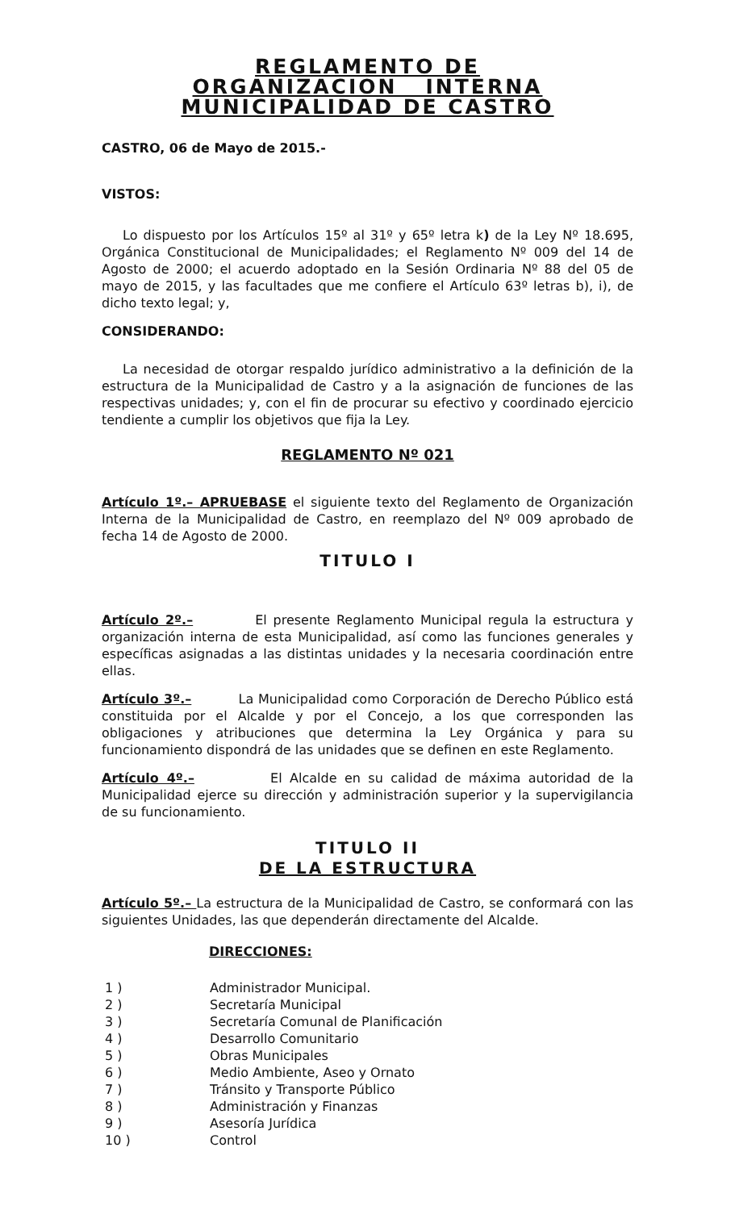REGLAMENTO DE
ORGANIZACION INTERNA
MUNICIPALIDAD DE CASTRO
CASTRO, 06 de Mayo de 2015.-
VISTOS:
Lo dispuesto por los Artículos 15º al 31º y 65º letra k) de la Ley Nº 18.695, Orgánica Constitucional de Municipalidades; el Reglamento Nº 009 del 14 de Agosto de 2000; el acuerdo adoptado en la Sesión Ordinaria Nº 88 del 05 de mayo de 2015, y las facultades que me confiere el Artículo 63º letras b), i), de dicho texto legal; y,
CONSIDERANDO:
La necesidad de otorgar respaldo jurídico administrativo a la definición de la estructura de la Municipalidad de Castro y a la asignación de funciones de las respectivas unidades; y, con el fin de procurar su efectivo y coordinado ejercicio tendiente a cumplir los objetivos que fija la Ley.
REGLAMENTO Nº 021
Artículo 1º.– APRUEBASE el siguiente texto del Reglamento de Organización Interna de la Municipalidad de Castro, en reemplazo del Nº 009 aprobado de fecha 14 de Agosto de 2000.
TITULO I
Artículo 2º.– El presente Reglamento Municipal regula la estructura y organización interna de esta Municipalidad, así como las funciones generales y específicas asignadas a las distintas unidades y la necesaria coordinación entre ellas.
Artículo 3º.– La Municipalidad como Corporación de Derecho Público está constituida por el Alcalde y por el Concejo, a los que corresponden las obligaciones y atribuciones que determina la Ley Orgánica y para su funcionamiento dispondrá de las unidades que se definen en este Reglamento.
Artículo 4º.– El Alcalde en su calidad de máxima autoridad de la Municipalidad ejerce su dirección y administración superior y la supervigilancia de su funcionamiento.
TITULO II
DE LA ESTRUCTURA
Artículo 5º.– La estructura de la Municipalidad de Castro, se conformará con las siguientes Unidades, las que dependerán directamente del Alcalde.
DIRECCIONES:
1 ) Administrador Municipal.
2 ) Secretaría Municipal
3 ) Secretaría Comunal de Planificación
4 ) Desarrollo Comunitario
5 ) Obras Municipales
6 ) Medio Ambiente, Aseo y Ornato
7 ) Tránsito y Transporte Público
8 ) Administración y Finanzas
9 ) Asesoría Jurídica
10 ) Control